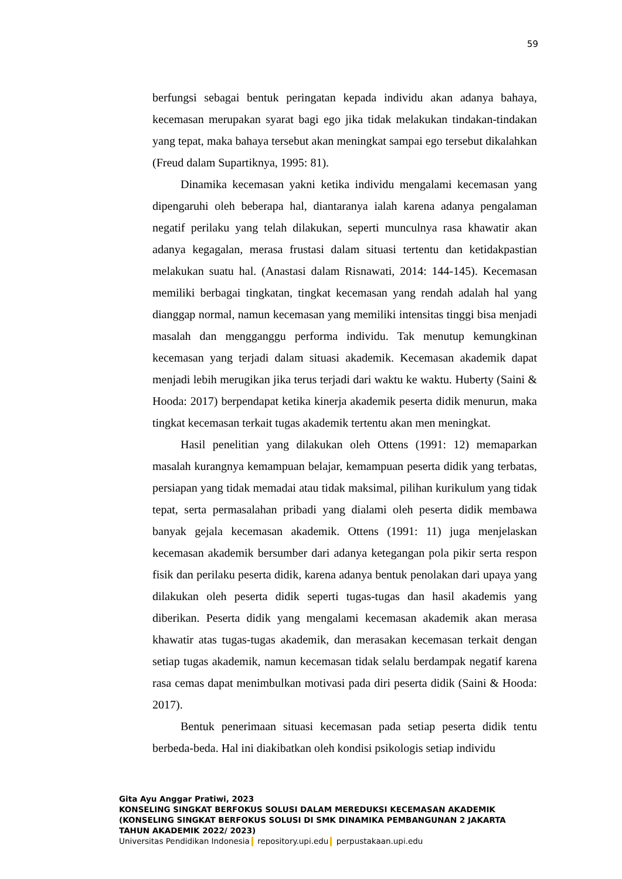59
berfungsi sebagai bentuk peringatan kepada individu akan adanya bahaya, kecemasan merupakan syarat bagi ego jika tidak melakukan tindakan-tindakan yang tepat, maka bahaya tersebut akan meningkat sampai ego tersebut dikalahkan (Freud dalam Supartiknya, 1995: 81).
Dinamika kecemasan yakni ketika individu mengalami kecemasan yang dipengaruhi oleh beberapa hal, diantaranya ialah karena adanya pengalaman negatif perilaku yang telah dilakukan, seperti munculnya rasa khawatir akan adanya kegagalan, merasa frustasi dalam situasi tertentu dan ketidakpastian melakukan suatu hal. (Anastasi dalam Risnawati, 2014: 144-145). Kecemasan memiliki berbagai tingkatan, tingkat kecemasan yang rendah adalah hal yang dianggap normal, namun kecemasan yang memiliki intensitas tinggi bisa menjadi masalah dan mengganggu performa individu. Tak menutup kemungkinan kecemasan yang terjadi dalam situasi akademik. Kecemasan akademik dapat menjadi lebih merugikan jika terus terjadi dari waktu ke waktu. Huberty (Saini & Hooda: 2017) berpendapat ketika kinerja akademik peserta didik menurun, maka tingkat kecemasan terkait tugas akademik tertentu akan men meningkat.
Hasil penelitian yang dilakukan oleh Ottens (1991: 12) memaparkan masalah kurangnya kemampuan belajar, kemampuan peserta didik yang terbatas, persiapan yang tidak memadai atau tidak maksimal, pilihan kurikulum yang tidak tepat, serta permasalahan pribadi yang dialami oleh peserta didik membawa banyak gejala kecemasan akademik. Ottens (1991: 11) juga menjelaskan kecemasan akademik bersumber dari adanya ketegangan pola pikir serta respon fisik dan perilaku peserta didik, karena adanya bentuk penolakan dari upaya yang dilakukan oleh peserta didik seperti tugas-tugas dan hasil akademis yang diberikan. Peserta didik yang mengalami kecemasan akademik akan merasa khawatir atas tugas-tugas akademik, dan merasakan kecemasan terkait dengan setiap tugas akademik, namun kecemasan tidak selalu berdampak negatif karena rasa cemas dapat menimbulkan motivasi pada diri peserta didik (Saini & Hooda: 2017).
Bentuk penerimaan situasi kecemasan pada setiap peserta didik tentu berbeda-beda. Hal ini diakibatkan oleh kondisi psikologis setiap individu
Gita Ayu Anggar Pratiwi, 2023
KONSELING SINGKAT BERFOKUS SOLUSI DALAM MEREDUKSI KECEMASAN AKADEMIK
(KONSELING SINGKAT BERFOKUS SOLUSI DI SMK DINAMIKA PEMBANGUNAN 2 JAKARTA
TAHUN AKADEMIK 2022/ 2023)
Universitas Pendidikan Indonesia repository.upi.edu perpustakaan.upi.edu